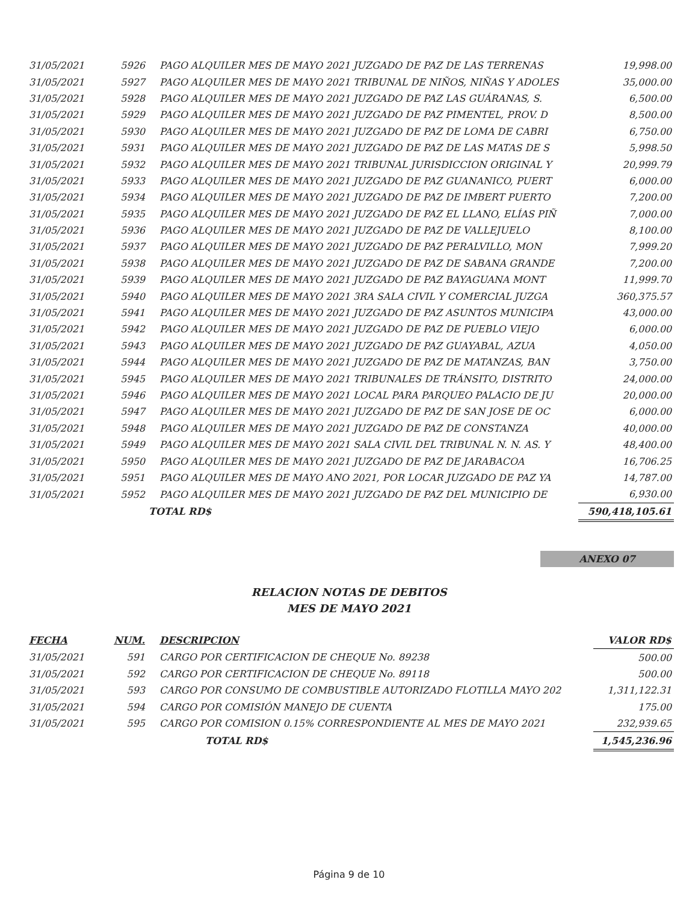| 31/05/2021 | 5926 | PAGO ALQUILER MES DE MAYO 2021 JUZGADO DE PAZ DE LAS TERRENAS | 19,998.00 |
| 31/05/2021 | 5927 | PAGO ALQUILER MES DE MAYO 2021 TRIBUNAL DE NIÑOS, NIÑAS Y ADOLES | 35,000.00 |
| 31/05/2021 | 5928 | PAGO ALQUILER MES DE MAYO 2021 JUZGADO DE PAZ LAS GUÁRANAS, S. | 6,500.00 |
| 31/05/2021 | 5929 | PAGO ALQUILER MES DE MAYO 2021 JUZGADO DE PAZ PIMENTEL, PROV. D | 8,500.00 |
| 31/05/2021 | 5930 | PAGO ALQUILER MES DE MAYO 2021 JUZGADO DE PAZ DE LOMA DE CABRI | 6,750.00 |
| 31/05/2021 | 5931 | PAGO ALQUILER MES DE MAYO 2021 JUZGADO DE PAZ DE LAS MATAS DE S | 5,998.50 |
| 31/05/2021 | 5932 | PAGO ALQUILER MES DE MAYO 2021 TRIBUNAL JURISDICCION ORIGINAL Y | 20,999.79 |
| 31/05/2021 | 5933 | PAGO ALQUILER MES DE MAYO 2021 JUZGADO DE PAZ GUANANICO, PUERT | 6,000.00 |
| 31/05/2021 | 5934 | PAGO ALQUILER MES DE MAYO 2021 JUZGADO DE PAZ DE IMBERT PUERTO | 7,200.00 |
| 31/05/2021 | 5935 | PAGO ALQUILER MES DE MAYO 2021 JUZGADO DE PAZ EL LLANO, ELÍAS PIÑ | 7,000.00 |
| 31/05/2021 | 5936 | PAGO ALQUILER MES DE MAYO 2021 JUZGADO DE PAZ DE VALLEJUELO | 8,100.00 |
| 31/05/2021 | 5937 | PAGO ALQUILER MES DE MAYO 2021 JUZGADO DE PAZ PERALVILLO, MON | 7,999.20 |
| 31/05/2021 | 5938 | PAGO ALQUILER MES DE MAYO 2021 JUZGADO DE PAZ DE SABANA GRANDE | 7,200.00 |
| 31/05/2021 | 5939 | PAGO ALQUILER MES DE MAYO 2021 JUZGADO DE PAZ BAYAGUANA MONT | 11,999.70 |
| 31/05/2021 | 5940 | PAGO ALQUILER MES DE MAYO 2021 3RA SALA CIVIL Y COMERCIAL JUZGA | 360,375.57 |
| 31/05/2021 | 5941 | PAGO ALQUILER MES DE MAYO 2021 JUZGADO DE PAZ ASUNTOS MUNICIPA | 43,000.00 |
| 31/05/2021 | 5942 | PAGO ALQUILER MES DE MAYO 2021 JUZGADO DE PAZ DE PUEBLO VIEJO | 6,000.00 |
| 31/05/2021 | 5943 | PAGO ALQUILER MES DE MAYO 2021 JUZGADO DE PAZ GUAYABAL, AZUA | 4,050.00 |
| 31/05/2021 | 5944 | PAGO ALQUILER MES DE MAYO 2021 JUZGADO DE PAZ DE MATANZAS, BAN | 3,750.00 |
| 31/05/2021 | 5945 | PAGO ALQUILER MES DE MAYO 2021 TRIBUNALES DE TRÁNSITO, DISTRITO | 24,000.00 |
| 31/05/2021 | 5946 | PAGO ALQUILER MES DE MAYO 2021 LOCAL PARA PARQUEO PALACIO DE JU | 20,000.00 |
| 31/05/2021 | 5947 | PAGO ALQUILER MES DE MAYO 2021 JUZGADO DE PAZ DE SAN JOSE DE OC | 6,000.00 |
| 31/05/2021 | 5948 | PAGO ALQUILER MES DE MAYO 2021 JUZGADO DE PAZ DE CONSTANZA | 40,000.00 |
| 31/05/2021 | 5949 | PAGO ALQUILER MES DE MAYO 2021 SALA CIVIL DEL TRIBUNAL N. N. AS. Y | 48,400.00 |
| 31/05/2021 | 5950 | PAGO ALQUILER MES DE MAYO 2021 JUZGADO DE PAZ DE JARABACOA | 16,706.25 |
| 31/05/2021 | 5951 | PAGO ALQUILER MES DE MAYO ANO 2021, POR LOCAR JUZGADO DE PAZ YA | 14,787.00 |
| 31/05/2021 | 5952 | PAGO ALQUILER MES DE MAYO 2021 JUZGADO DE PAZ DEL MUNICIPIO DE | 6,930.00 |
| | TOTAL RD$ | | 590,418,105.61 |
ANEXO 07
RELACION NOTAS DE DEBITOS
MES DE MAYO 2021
| FECHA | NUM. | DESCRIPCION | VALOR RD$ |
| --- | --- | --- | --- |
| 31/05/2021 | 591 | CARGO POR CERTIFICACION DE CHEQUE No. 89238 | 500.00 |
| 31/05/2021 | 592 | CARGO POR CERTIFICACION DE CHEQUE No. 89118 | 500.00 |
| 31/05/2021 | 593 | CARGO POR CONSUMO DE COMBUSTIBLE AUTORIZADO FLOTILLA MAYO 202 | 1,311,122.31 |
| 31/05/2021 | 594 | CARGO POR COMISIÓN MANEJO DE CUENTA | 175.00 |
| 31/05/2021 | 595 | CARGO POR COMISION 0.15% CORRESPONDIENTE AL MES DE MAYO 2021 | 232,939.65 |
| | | TOTAL RD$ | 1,545,236.96 |
Página 9 de 10